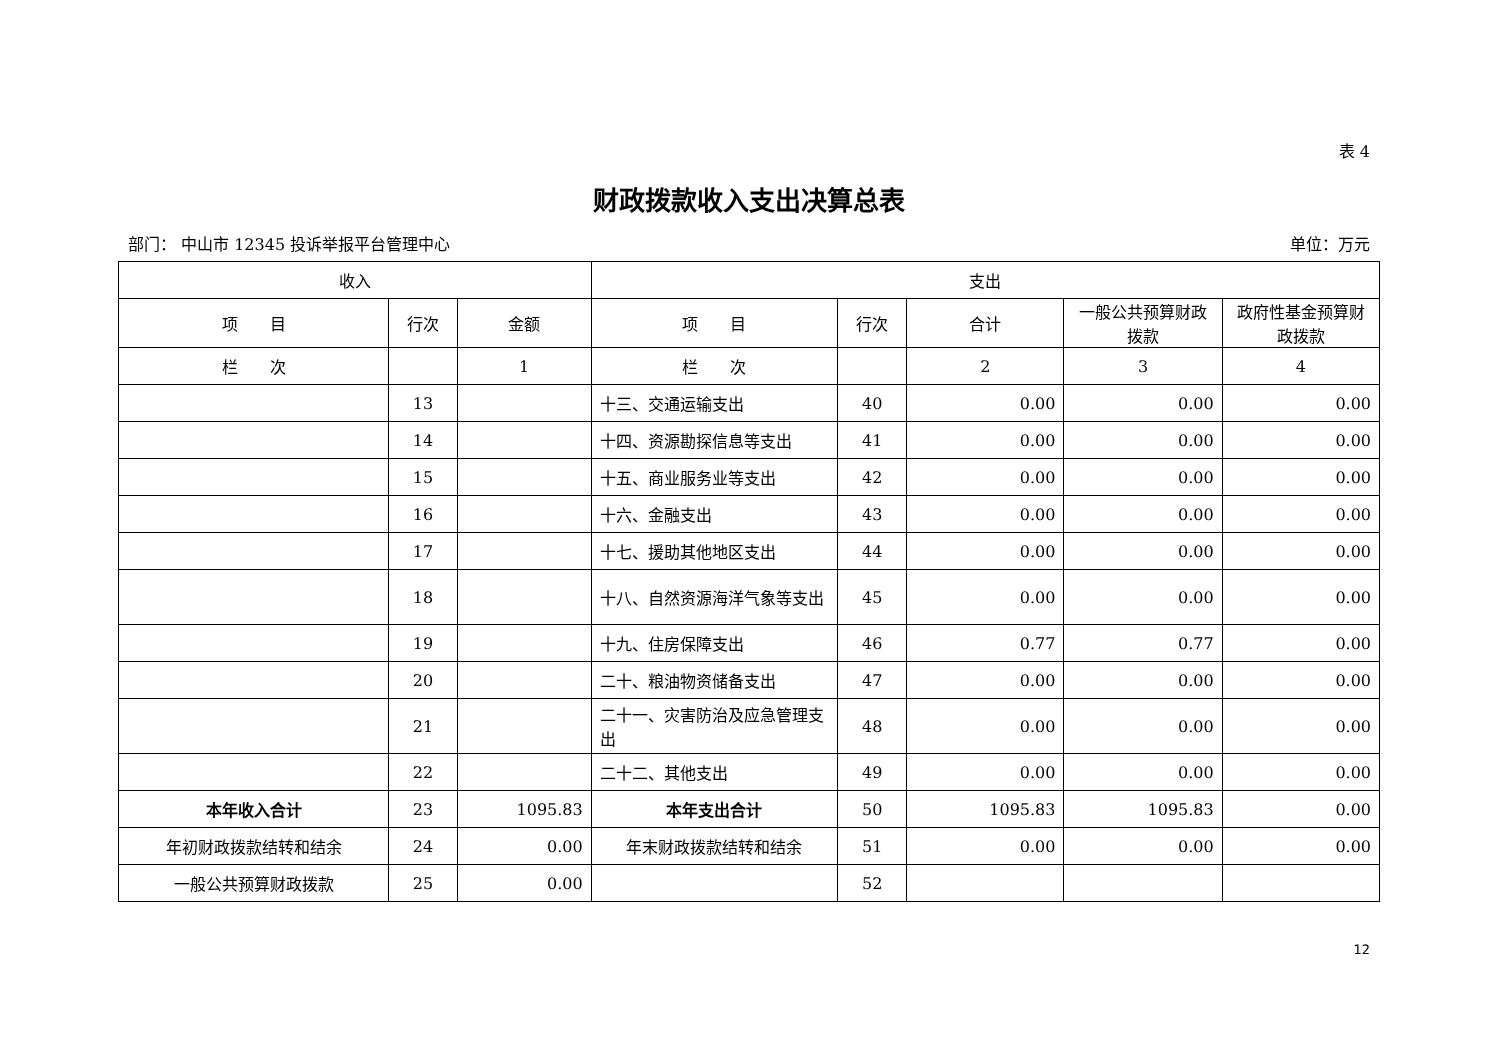表 4
财政拨款收入支出决算总表
部门： 中山市 12345 投诉举报平台管理中心 单位：万元
| 收入 | | | 支出 | | | | |
| --- | --- | --- | --- | --- | --- | --- | --- |
| 项 目 | 行次 | 金额 | 项 目 | 行次 | 合计 | 一般公共预算财政拨款 | 政府性基金预算财政拨款 |
| 栏 次 | | 1 | 栏 次 | | 2 | 3 | 4 |
| | 13 | | 十三、交通运输支出 | 40 | 0.00 | 0.00 | 0.00 |
| | 14 | | 十四、资源勘探信息等支出 | 41 | 0.00 | 0.00 | 0.00 |
| | 15 | | 十五、商业服务业等支出 | 42 | 0.00 | 0.00 | 0.00 |
| | 16 | | 十六、金融支出 | 43 | 0.00 | 0.00 | 0.00 |
| | 17 | | 十七、援助其他地区支出 | 44 | 0.00 | 0.00 | 0.00 |
| | 18 | | 十八、自然资源海洋气象等支出 | 45 | 0.00 | 0.00 | 0.00 |
| | 19 | | 十九、住房保障支出 | 46 | 0.77 | 0.77 | 0.00 |
| | 20 | | 二十、粮油物资储备支出 | 47 | 0.00 | 0.00 | 0.00 |
| | 21 | | 二十一、灾害防治及应急管理支出 | 48 | 0.00 | 0.00 | 0.00 |
| | 22 | | 二十二、其他支出 | 49 | 0.00 | 0.00 | 0.00 |
| 本年收入合计 | 23 | 1095.83 | 本年支出合计 | 50 | 1095.83 | 1095.83 | 0.00 |
| 年初财政拨款结转和结余 | 24 | 0.00 | 年末财政拨款结转和结余 | 51 | 0.00 | 0.00 | 0.00 |
| 一般公共预算财政拨款 | 25 | 0.00 | | 52 | | | |
12